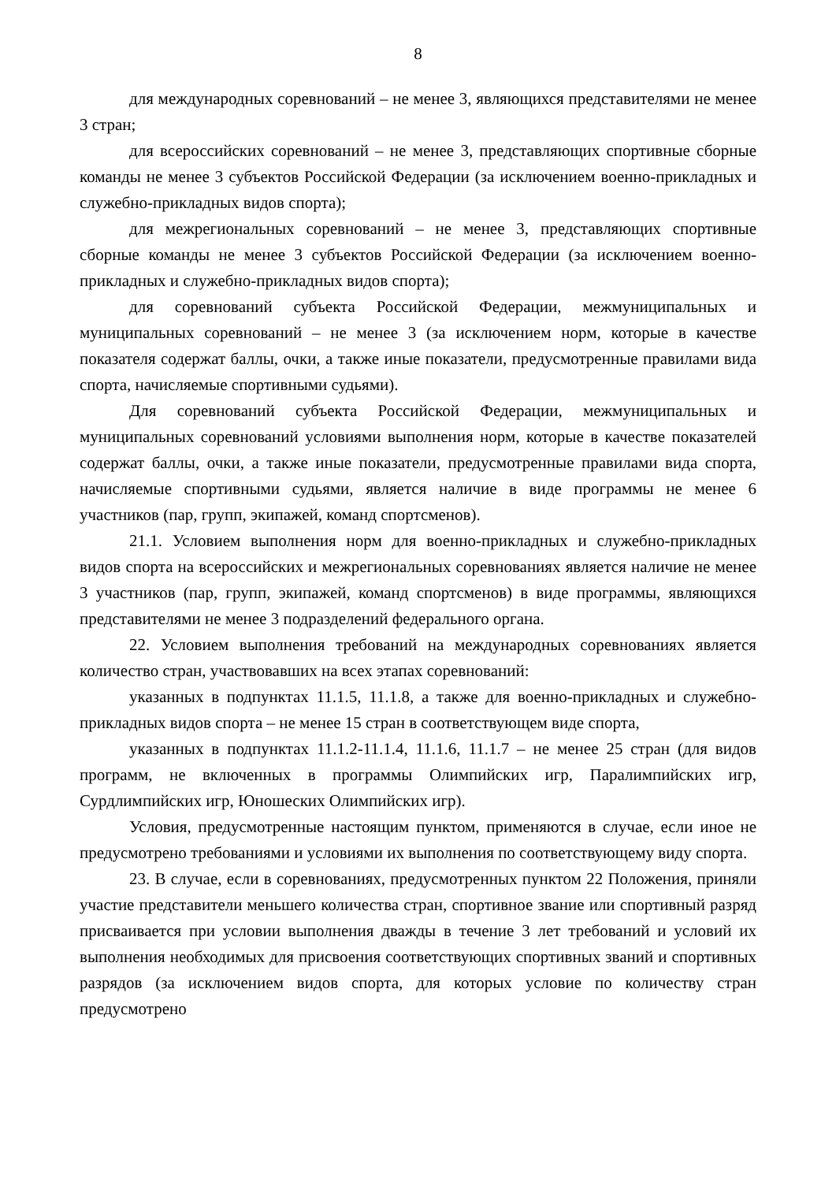8
для международных соревнований – не менее 3, являющихся представителями не менее 3 стран;
для всероссийских соревнований – не менее 3, представляющих спортивные сборные команды не менее 3 субъектов Российской Федерации (за исключением военно-прикладных и служебно-прикладных видов спорта);
для межрегиональных соревнований – не менее 3, представляющих спортивные сборные команды не менее 3 субъектов Российской Федерации (за исключением военно-прикладных и служебно-прикладных видов спорта);
для соревнований субъекта Российской Федерации, межмуниципальных и муниципальных соревнований – не менее 3 (за исключением норм, которые в качестве показателя содержат баллы, очки, а также иные показатели, предусмотренные правилами вида спорта, начисляемые спортивными судьями).
Для соревнований субъекта Российской Федерации, межмуниципальных и муниципальных соревнований условиями выполнения норм, которые в качестве показателей содержат баллы, очки, а также иные показатели, предусмотренные правилами вида спорта, начисляемые спортивными судьями, является наличие в виде программы не менее 6 участников (пар, групп, экипажей, команд спортсменов).
21.1. Условием выполнения норм для военно-прикладных и служебно-прикладных видов спорта на всероссийских и межрегиональных соревнованиях является наличие не менее 3 участников (пар, групп, экипажей, команд спортсменов) в виде программы, являющихся представителями не менее 3 подразделений федерального органа.
22. Условием выполнения требований на международных соревнованиях является количество стран, участвовавших на всех этапах соревнований:
указанных в подпунктах 11.1.5, 11.1.8, а также для военно-прикладных и служебно-прикладных видов спорта – не менее 15 стран в соответствующем виде спорта,
указанных в подпунктах 11.1.2-11.1.4, 11.1.6, 11.1.7 – не менее 25 стран (для видов программ, не включенных в программы Олимпийских игр, Паралимпийских игр, Сурдлимпийских игр, Юношеских Олимпийских игр).
Условия, предусмотренные настоящим пунктом, применяются в случае, если иное не предусмотрено требованиями и условиями их выполнения по соответствующему виду спорта.
23. В случае, если в соревнованиях, предусмотренных пунктом 22 Положения, приняли участие представители меньшего количества стран, спортивное звание или спортивный разряд присваивается при условии выполнения дважды в течение 3 лет требований и условий их выполнения необходимых для присвоения соответствующих спортивных званий и спортивных разрядов (за исключением видов спорта, для которых условие по количеству стран предусмотрено